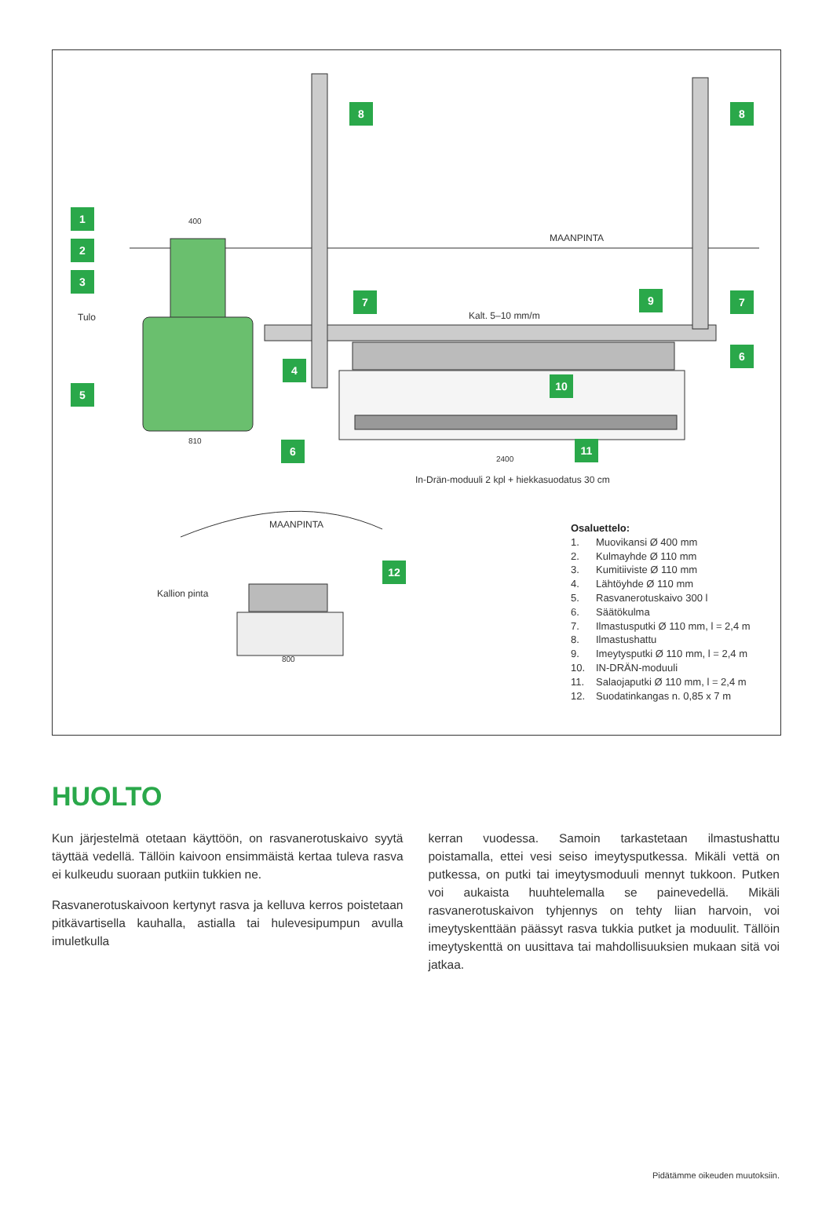1
2
3
5
Tulo
400
810
8 8
MAANPINTA
7 7
9
Kalt. 5–10 mm/m
4
6
10
6 11
2400
In-Drän-moduuli 2 kpl + hiekkasuodatus 30 cm
MAANPINTA
12
Kallion pinta
800
Osaluettelo:
1. Muovikansi Ø 400 mm
2. Kulmayhde Ø 110 mm
3. Kumitiiviste Ø 110 mm
4. Lähtöyhde Ø 110 mm
5. Rasvanerotuskaivo 300 l
6. Säätökulma
7. Ilmastusputki Ø 110 mm, l = 2,4 m
8. Ilmastushattu
9. Imeytysputki Ø 110 mm, l = 2,4 m
10. IN-DRÄN-moduuli
11. Salaojaputki Ø 110 mm, l = 2,4 m
12. Suodatinkangas n. 0,85 x 7 m
HUOLTO
Kun järjestelmä otetaan käyttöön, on rasvanerotuskaivo syytä täyttää vedellä. Tällöin kaivoon ensimmäistä kertaa tuleva rasva ei kulkeudu suoraan putkiin tukkien ne.
Rasvanerotuskaivoon kertynyt rasva ja kelluva kerros poistetaan pit­kävartisella kauhalla, astialla tai hulevesipumpun avulla imuletkulla
kerran vuodessa. Samoin tarkastetaan ilmastushattu poistamalla, ettei vesi seiso imeytysputkessa. Mikäli vettä on putkessa, on putki tai imeytysmoduuli mennyt tukkoon. Putken voi aukaista huuhtelemalla se painevedellä. Mikäli rasvanerotuskaivon tyhjennys on tehty liian harvoin, voi imeytyskenttään päässyt rasva tukkia putket ja moduulit. Tällöin imeytyskenttä on uusittava tai mahdollisuuksien mukaan sitä voi jatkaa.
Pidätämme oikeuden muutoksiin.